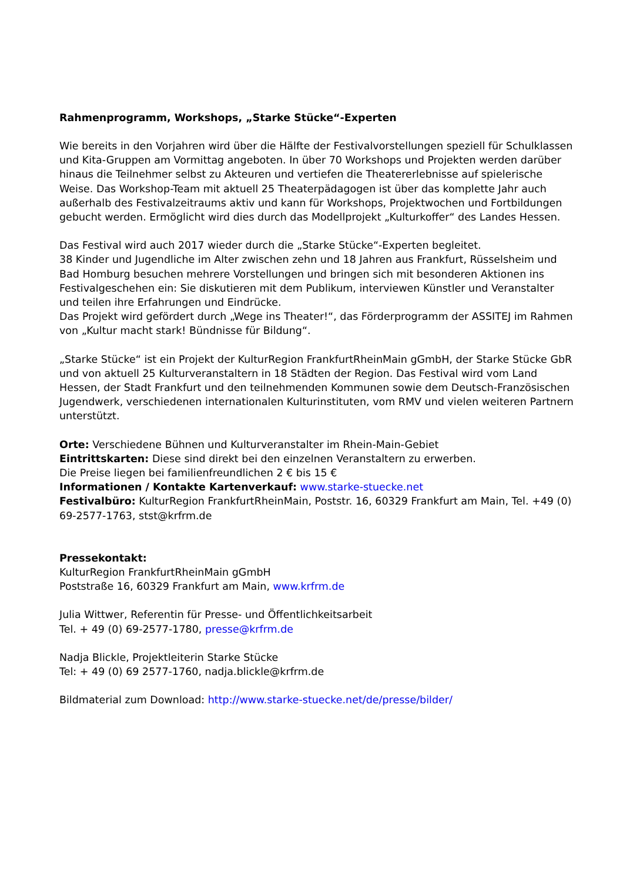Rahmenprogramm, Workshops, „Starke Stücke“-Experten
Wie bereits in den Vorjahren wird über die Hälfte der Festivalvorstellungen speziell für Schulklassen und Kita-Gruppen am Vormittag angeboten. In über 70 Workshops und Projekten werden darüber hinaus die Teilnehmer selbst zu Akteuren und vertiefen die Theatererlebnisse auf spielerische Weise. Das Workshop-Team mit aktuell 25 Theaterpädagogen ist über das komplette Jahr auch außerhalb des Festivalzeitraums aktiv und kann für Workshops, Projektwochen und Fortbildungen gebucht werden. Ermöglicht wird dies durch das Modellprojekt „Kulturkoffer“ des Landes Hessen.
Das Festival wird auch 2017 wieder durch die „Starke Stücke“-Experten begleitet.
38 Kinder und Jugendliche im Alter zwischen zehn und 18 Jahren aus Frankfurt, Rüsselsheim und Bad Homburg besuchen mehrere Vorstellungen und bringen sich mit besonderen Aktionen ins Festivalgeschehen ein: Sie diskutieren mit dem Publikum, interviewen Künstler und Veranstalter und teilen ihre Erfahrungen und Eindrücke.
Das Projekt wird gefördert durch „Wege ins Theater!“, das Förderprogramm der ASSITEJ im Rahmen von „Kultur macht stark! Bündnisse für Bildung“.
„Starke Stücke“ ist ein Projekt der KulturRegion FrankfurtRheinMain gGmbH, der Starke Stücke GbR und von aktuell 25 Kulturveranstaltern in 18 Städten der Region. Das Festival wird vom Land Hessen, der Stadt Frankfurt und den teilnehmenden Kommunen sowie dem Deutsch-Französischen Jugendwerk, verschiedenen internationalen Kulturinstituten, vom RMV und vielen weiteren Partnern unterstützt.
Orte: Verschiedene Bühnen und Kulturveranstalter im Rhein-Main-Gebiet
Eintrittskarten: Diese sind direkt bei den einzelnen Veranstaltern zu erwerben.
Die Preise liegen bei familienfreundlichen 2 € bis 15 €
Informationen / Kontakte Kartenverkauf: www.starke-stuecke.net
Festivalbüro: KulturRegion FrankfurtRheinMain, Poststr. 16, 60329 Frankfurt am Main, Tel. +49 (0) 69-2577-1763, stst@krfrm.de
Pressekontakt:
KulturRegion FrankfurtRheinMain gGmbH
Poststraße 16, 60329 Frankfurt am Main, www.krfrm.de
Julia Wittwer, Referentin für Presse- und Öffentlichkeitsarbeit
Tel. + 49 (0) 69-2577-1780, presse@krfrm.de
Nadja Blickle, Projektleiterin Starke Stücke
Tel: + 49 (0) 69 2577-1760, nadja.blickle@krfrm.de
Bildmaterial zum Download: http://www.starke-stuecke.net/de/presse/bilder/